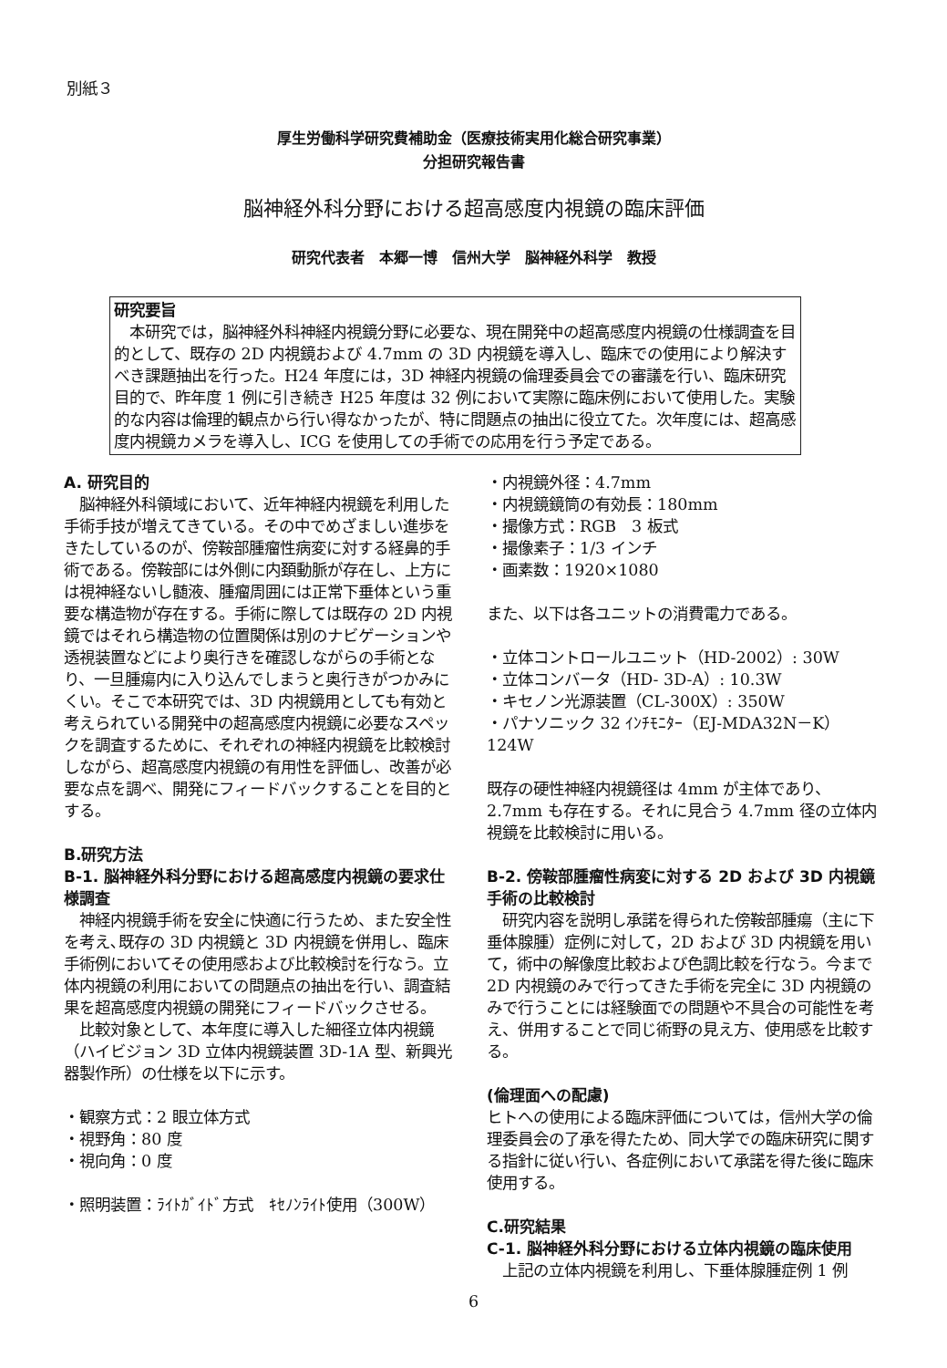別紙３
厚生労働科学研究費補助金（医療技術実用化総合研究事業）
分担研究報告書
脳神経外科分野における超高感度内視鏡の臨床評価
研究代表者　本郷一博　信州大学　脳神経外科学　教授
研究要旨
　本研究では，脳神経外科神経内視鏡分野に必要な、現在開発中の超高感度内視鏡の仕様調査を目的として、既存の 2D 内視鏡および 4.7mm の 3D 内視鏡を導入し、臨床での使用により解決すべき課題抽出を行った。H24 年度には，3D 神経内視鏡の倫理委員会での審議を行い、臨床研究目的で、昨年度 1 例に引き続き H25 年度は 32 例において実際に臨床例において使用した。実験的な内容は倫理的観点から行い得なかったが、特に問題点の抽出に役立てた。次年度には、超高感度内視鏡カメラを導入し、ICG を使用しての手術での応用を行う予定である。
A. 研究目的
　脳神経外科領域において、近年神経内視鏡を利用した手術手技が増えてきている。その中でめざましい進歩をきたしているのが、傍鞍部腫瘤性病変に対する経鼻的手術である。傍鞍部には外側に内頚動脈が存在し、上方には視神経ないし髄液、腫瘤周囲には正常下垂体という重要な構造物が存在する。手術に際しては既存の 2D 内視鏡ではそれら構造物の位置関係は別のナビゲーションや透視装置などにより奥行きを確認しながらの手術となり、一旦腫瘍内に入り込んでしまうと奥行きがつかみにくい。そこで本研究では、3D 内視鏡用としても有効と考えられている開発中の超高感度内視鏡に必要なスペックを調査するために、それぞれの神経内視鏡を比較検討しながら、超高感度内視鏡の有用性を評価し、改善が必要な点を調べ、開発にフィードバックすることを目的とする。
B.研究方法
B-1. 脳神経外科分野における超高感度内視鏡の要求仕様調査
　神経内視鏡手術を安全に快適に行うため、また安全性を考え､既存の 3D 内視鏡と 3D 内視鏡を併用し、臨床手術例においてその使用感および比較検討を行なう。立体内視鏡の利用においての問題点の抽出を行い、調査結果を超高感度内視鏡の開発にフィードバックさせる。
　比較対象として、本年度に導入した細径立体内視鏡（ハイビジョン 3D 立体内視鏡装置 3D-1A 型、新興光器製作所）の仕様を以下に示す。
・観察方式：2 眼立体方式
・視野角：80 度
・視向角：0 度
・照明装置：ﾗｲﾄｶﾞｲﾄﾞ方式　ｷｾﾉﾝﾗｲﾄ使用（300W）
・内視鏡外径：4.7mm
・内視鏡鏡筒の有効長：180mm
・撮像方式：RGB　3 板式
・撮像素子：1/3 インチ
・画素数：1920×1080
また、以下は各ユニットの消費電力である。
・立体コントロールユニット（HD-2002）: 30W
・立体コンバータ（HD- 3D-A）: 10.3W
・キセノン光源装置（CL-300X）: 350W
・パナソニック 32 ｲﾝﾁﾓﾆﾀｰ（EJ-MDA32N－K）124W
既存の硬性神経内視鏡径は 4mm が主体であり、2.7mm も存在する。それに見合う 4.7mm 径の立体内視鏡を比較検討に用いる。
B-2. 傍鞍部腫瘤性病変に対する 2D および 3D 内視鏡手術の比較検討
　研究内容を説明し承諾を得られた傍鞍部腫瘍（主に下垂体腺腫）症例に対して，2D および 3D 内視鏡を用いて，術中の解像度比較および色調比較を行なう。今まで 2D 内視鏡のみで行ってきた手術を完全に 3D 内視鏡のみで行うことには経験面での問題や不具合の可能性を考え、併用することで同じ術野の見え方、使用感を比較する。
(倫理面への配慮)
ヒトへの使用による臨床評価については，信州大学の倫理委員会の了承を得たため、同大学での臨床研究に関する指針に従い行い、各症例において承諾を得た後に臨床使用する。
C.研究結果
C-1. 脳神経外科分野における立体内視鏡の臨床使用
　上記の立体内視鏡を利用し、下垂体腺腫症例 1 例
6